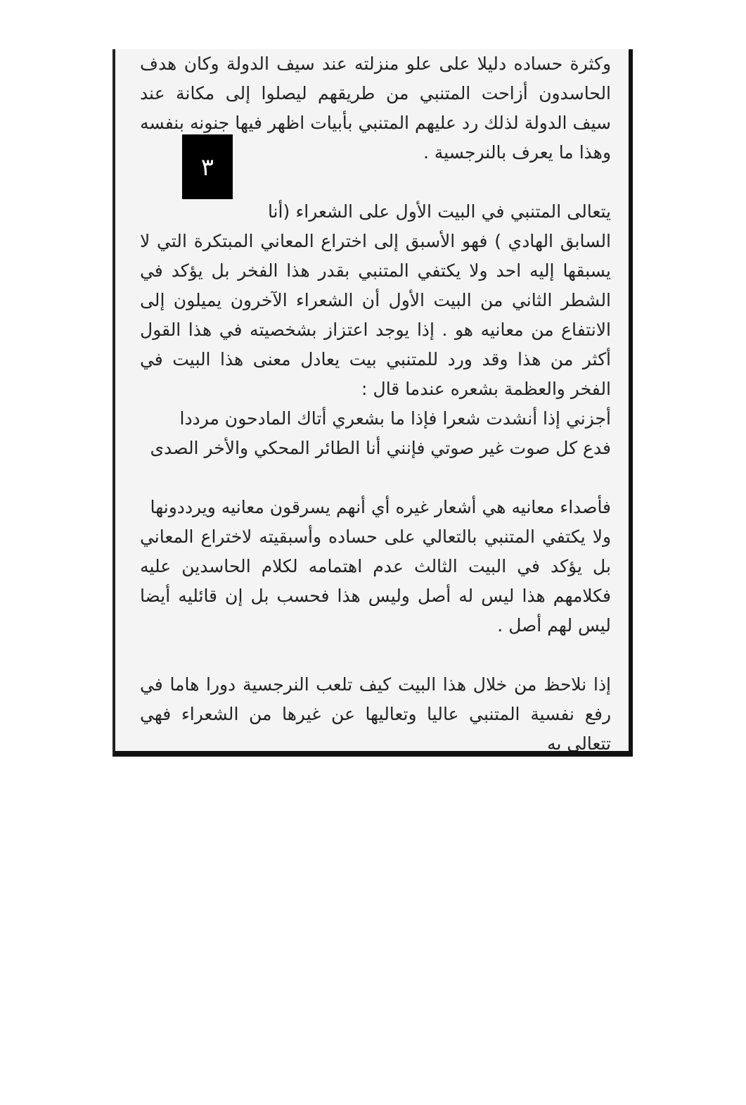وكثرة حساده دليلا على علو منزلته عند سيف الدولة وكان هدف الحاسدون أزاحت المتنبي من طريقهم ليصلوا إلى مكانة عند سيف الدولة لذلك رد عليهم المتنبي بأبيات اظهر فيها جنونه بنفسه ٣ وهذا ما يعرف بالنرجسية .
يتعالى المتنبي في البيت الأول على الشعراء (أنا السابق الهادي ) فهو الأسبق إلى اختراع المعاني المبتكرة التي لا يسبقها إليه احد ولا يكتفي المتنبي بقدر هذا الفخر بل يؤكد في الشطر الثاني من البيت الأول أن الشعراء الآخرون يميلون إلى الانتفاع من معانيه هو . إذا يوجد اعتزاز بشخصيته في هذا القول أكثر من هذا وقد ورد للمتنبي بيت يعادل معنى هذا البيت في الفخر والعظمة بشعره عندما قال :
أجزني إذا أنشدت شعرا فإذا ما بشعري أتاك المادحون مرددا
فدع كل صوت غير صوتي فإنني أنا الطائر المحكي والأخر الصدى
فأصداء معانيه هي أشعار غيره أي أنهم يسرقون معانيه ويرددونها
ولا يكتفي المتنبي بالتعالي على حساده وأسبقيته لاختراع المعاني بل يؤكد في البيت الثالث عدم اهتمامه لكلام الحاسدين عليه فكلامهم هذا ليس له أصل وليس هذا فحسب بل إن قائليه أيضا ليس لهم أصل .
إذا نلاحظ من خلال هذا البيت كيف تلعب النرجسية دورا هاما في رفع نفسية المتنبي عاليا وتعاليها عن غيرها من الشعراء فهي تتعالى به